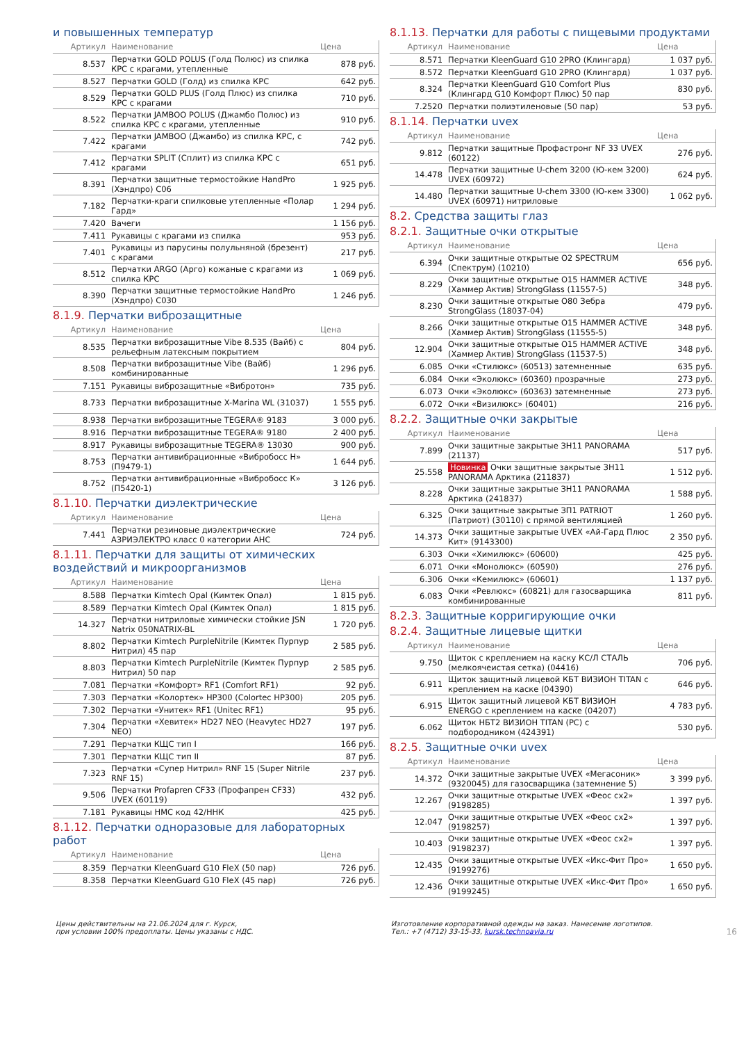и повышенных температур
| Артикул | Наименование | Цена |
| --- | --- | --- |
| 8.537 | Перчатки GOLD POLUS (Голд Полюс) из спилка КРС с крагами, утепленные | 878 руб. |
| 8.527 | Перчатки GOLD (Голд) из спилка КРС | 642 руб. |
| 8.529 | Перчатки GOLD PLUS (Голд Плюс) из спилка КРС с крагами | 710 руб. |
| 8.522 | Перчатки JAMBOO POLUS (Джамбо Полюс) из спилка КРС с крагами, утепленные | 910 руб. |
| 7.422 | Перчатки JAMBOO (Джамбо) из спилка КРС, с крагами | 742 руб. |
| 7.412 | Перчатки SPLIT (Сплит) из спилка КРС с крагами | 651 руб. |
| 8.391 | Перчатки защитные термостойкие HandPro (Хэндпро) C06 | 1 925 руб. |
| 7.182 | Перчатки-краги спилковые утепленные «Полар Гард» | 1 294 руб. |
| 7.420 | Вачеги | 1 156 руб. |
| 7.411 | Рукавицы с крагами из спилка | 953 руб. |
| 7.401 | Рукавицы из парусины полульняной (брезент) с крагами | 217 руб. |
| 8.512 | Перчатки ARGO (Арго) кожаные с крагами из спилка КРС | 1 069 руб. |
| 8.390 | Перчатки защитные термостойкие HandPro (Хэндпро) C030 | 1 246 руб. |
8.1.9. Перчатки виброзащитные
| Артикул | Наименование | Цена |
| --- | --- | --- |
| 8.535 | Перчатки виброзащитные Vibe 8.535 (Вайб) с рельефным латексным покрытием | 804 руб. |
| 8.508 | Перчатки виброзащитные Vibe (Вайб) комбинированные | 1 296 руб. |
| 7.151 | Рукавицы виброзащитные «Вибротон» | 735 руб. |
| 8.733 | Перчатки виброзащитные X-Marina WL (31037) | 1 555 руб. |
| 8.938 | Перчатки виброзащитные TEGERA® 9183 | 3 000 руб. |
| 8.916 | Перчатки виброзащитные TEGERA® 9180 | 2 400 руб. |
| 8.917 | Рукавицы виброзащитные TEGERA® 13030 | 900 руб. |
| 8.753 | Перчатки антивибрационные «Вибробосс Н» (П9479-1) | 1 644 руб. |
| 8.752 | Перчатки антивибрационные «Вибробосс К» (П5420-1) | 3 126 руб. |
8.1.10. Перчатки диэлектрические
| Артикул | Наименование | Цена |
| --- | --- | --- |
| 7.441 | Перчатки резиновые диэлектрические АЗРИЭЛЕКТРО класс 0 категории АНС | 724 руб. |
8.1.11. Перчатки для защиты от химических воздействий и микроорганизмов
| Артикул | Наименование | Цена |
| --- | --- | --- |
| 8.588 | Перчатки Kimtech Opal (Кимтек Опал) | 1 815 руб. |
| 8.589 | Перчатки Kimtech Opal (Кимтек Опал) | 1 815 руб. |
| 14.327 | Перчатки нитриловые химически стойкие JSN Natrix 050NATRIX-BL | 1 720 руб. |
| 8.802 | Перчатки Kimtech PurpleNitrile (Кимтек Пурпур Нитрил) 45 пар | 2 585 руб. |
| 8.803 | Перчатки Kimtech PurpleNitrile (Кимтек Пурпур Нитрил) 50 пар | 2 585 руб. |
| 7.081 | Перчатки «Комфорт» RF1 (Comfort RF1) | 92 руб. |
| 7.303 | Перчатки «Колортек» HP300 (Colortec HP300) | 205 руб. |
| 7.302 | Перчатки «Унитек» RF1 (Unitec RF1) | 95 руб. |
| 7.304 | Перчатки «Хевитек» HD27 NEO (Heavytec HD27 NEO) | 197 руб. |
| 7.291 | Перчатки КЩС тип I | 166 руб. |
| 7.301 | Перчатки КЩС тип II | 87 руб. |
| 7.323 | Перчатки «Супер Нитрил» RNF 15 (Super Nitrile RNF 15) | 237 руб. |
| 9.506 | Перчатки Profapren CF33 (Профапрен CF33) UVEX (60119) | 432 руб. |
| 7.181 | Рукавицы НМС код 42/ННК | 425 руб. |
8.1.12. Перчатки одноразовые для лабораторных работ
| Артикул | Наименование | Цена |
| --- | --- | --- |
| 8.359 | Перчатки KleenGuard G10 FleX (50 пар) | 726 руб. |
| 8.358 | Перчатки KleenGuard G10 FleX (45 пар) | 726 руб. |
8.1.13. Перчатки для работы с пищевыми продуктами
| Артикул | Наименование | Цена |
| --- | --- | --- |
| 8.571 | Перчатки KleenGuard G10 2PRO (Клингард) | 1 037 руб. |
| 8.572 | Перчатки KleenGuard G10 2PRO (Клингард) | 1 037 руб. |
| 8.324 | Перчатки KleenGuard G10 Comfort Plus (Клингард G10 Комфорт Плюс) 50 пар | 830 руб. |
| 7.2520 | Перчатки полиэтиленовые (50 пар) | 53 руб. |
8.1.14. Перчатки uvex
| Артикул | Наименование | Цена |
| --- | --- | --- |
| 9.812 | Перчатки защитные Профастронг NF 33 UVEX (60122) | 276 руб. |
| 14.478 | Перчатки защитные U-chem 3200 (Ю-кем 3200) UVEX (60972) | 624 руб. |
| 14.480 | Перчатки защитные U-chem 3300 (Ю-кем 3300) UVEX (60971) нитриловые | 1 062 руб. |
8.2. Средства защиты глаз
8.2.1. Защитные очки открытые
| Артикул | Наименование | Цена |
| --- | --- | --- |
| 6.394 | Очки защитные открытые O2 SPECTRUM (Спектрум) (10210) | 656 руб. |
| 8.229 | Очки защитные открытые O15 HAMMER ACTIVE (Хаммер Актив) StrongGlass (11557-5) | 348 руб. |
| 8.230 | Очки защитные открытые O80 Зебра StrongGlass (18037-04) | 479 руб. |
| 8.266 | Очки защитные открытые O15 HAMMER ACTIVE (Хаммер Актив) StrongGlass (11555-5) | 348 руб. |
| 12.904 | Очки защитные открытые O15 HAMMER ACTIVE (Хаммер Актив) StrongGlass (11537-5) | 348 руб. |
| 6.085 | Очки «Стилюкс» (60513) затемненные | 635 руб. |
| 6.084 | Очки «Эколюкс» (60360) прозрачные | 273 руб. |
| 6.073 | Очки «Эколюкс» (60363) затемненные | 273 руб. |
| 6.072 | Очки «Визилюкс» (60401) | 216 руб. |
8.2.2. Защитные очки закрытые
| Артикул | Наименование | Цена |
| --- | --- | --- |
| 7.899 | Очки защитные закрытые ЗН11 PANORAMA (21137) | 517 руб. |
| 25.558 | Новинка Очки защитные закрытые ЗН11 PANORAMA Арктика (211837) | 1 512 руб. |
| 8.228 | Очки защитные закрытые ЗН11 PANORAMA Арктика (241837) | 1 588 руб. |
| 6.325 | Очки защитные закрытые ЗП1 PATRIOT (Патриот) (30110) с прямой вентиляцией | 1 260 руб. |
| 14.373 | Очки защитные закрытые UVEX «Ай-Гард Плюс Кит» (9143300) | 2 350 руб. |
| 6.303 | Очки «Химилюкс» (60600) | 425 руб. |
| 6.071 | Очки «Монолюкс» (60590) | 276 руб. |
| 6.306 | Очки «Кемилюкс» (60601) | 1 137 руб. |
| 6.083 | Очки «Ревлюкс» (60821) для газосварщика комбинированные | 811 руб. |
8.2.3. Защитные корригирующие очки
8.2.4. Защитные лицевые щитки
| Артикул | Наименование | Цена |
| --- | --- | --- |
| 9.750 | Щиток с креплением на каску КС/Л СТАЛЬ (мелкоячеистая сетка) (04416) | 706 руб. |
| 6.911 | Щиток защитный лицевой КБТ ВИЗИОН TITAN с креплением на каске (04390) | 646 руб. |
| 6.915 | Щиток защитный лицевой КБТ ВИЗИОН ENERGO с креплением на каске (04207) | 4 783 руб. |
| 6.062 | Щиток НБТ2 ВИЗИОН TITAN (PC) с подбородником (424391) | 530 руб. |
8.2.5. Защитные очки uvex
| Артикул | Наименование | Цена |
| --- | --- | --- |
| 14.372 | Очки защитные закрытые UVEX «Мегасоник» (9320045) для газосварщика (затемнение 5) | 3 399 руб. |
| 12.267 | Очки защитные открытые UVEX «Феос сх2» (9198285) | 1 397 руб. |
| 12.047 | Очки защитные открытые UVEX «Феос сх2» (9198257) | 1 397 руб. |
| 10.403 | Очки защитные открытые UVEX «Феос сх2» (9198237) | 1 397 руб. |
| 12.435 | Очки защитные открытые UVEX «Икс-Фит Про» (9199276) | 1 650 руб. |
| 12.436 | Очки защитные открытые UVEX «Икс-Фит Про» (9199245) | 1 650 руб. |
Цены действительны на 21.06.2024 для г. Курск,
при условии 100% предоплаты. Цены указаны с НДС.
Изготовление корпоративной одежды на заказ. Нанесение логотипов.
Тел.: +7 (4712) 33-15-33, kursk.technoavia.ru
16